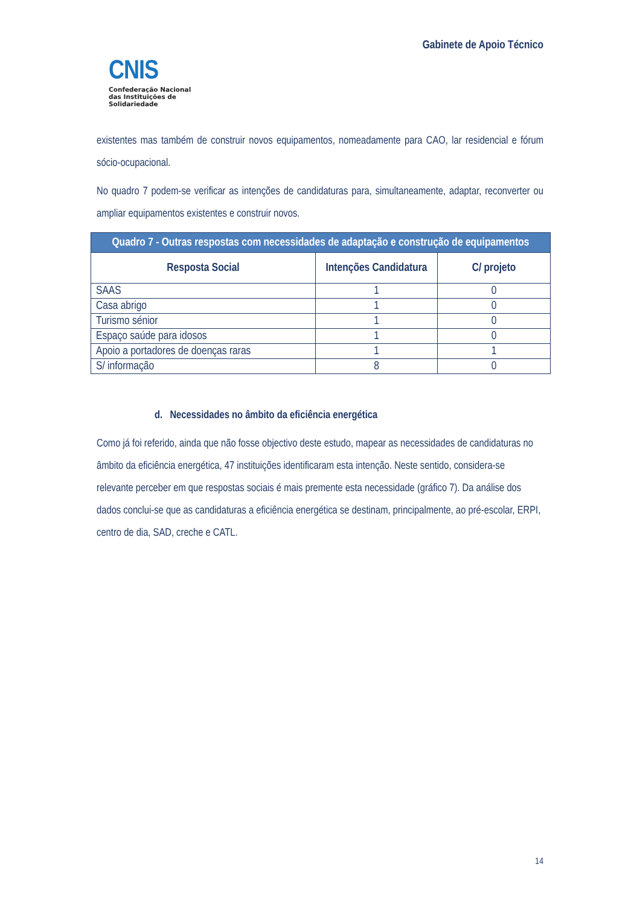CNIS
Confederação Nacional
das Instituições de
Solidariedade
Gabinete de Apoio Técnico
existentes mas também de construir novos equipamentos, nomeadamente para CAO, lar residencial e fórum sócio-ocupacional.
No quadro 7 podem-se verificar as intenções de candidaturas para, simultaneamente, adaptar, reconverter ou ampliar equipamentos existentes e construir novos.
| Quadro 7 - Outras respostas com necessidades de adaptação e construção de equipamentos | | |
| Resposta Social | Intenções Candidatura | C/ projeto |
| SAAS | 1 | 0 |
| Casa abrigo | 1 | 0 |
| Turismo sénior | 1 | 0 |
| Espaço saúde para idosos | 1 | 0 |
| Apoio a portadores de doenças raras | 1 | 1 |
| S/ informação | 8 | 0 |
d. Necessidades no âmbito da eficiência energética
Como já foi referido, ainda que não fosse objectivo deste estudo, mapear as necessidades de candidaturas no âmbito da eficiência energética, 47 instituições identificaram esta intenção. Neste sentido, considera-se relevante perceber em que respostas sociais é mais premente esta necessidade (gráfico 7). Da análise dos dados conclui-se que as candidaturas a eficiência energética se destinam, principalmente, ao pré-escolar, ERPI, centro de dia, SAD, creche e CATL.
14